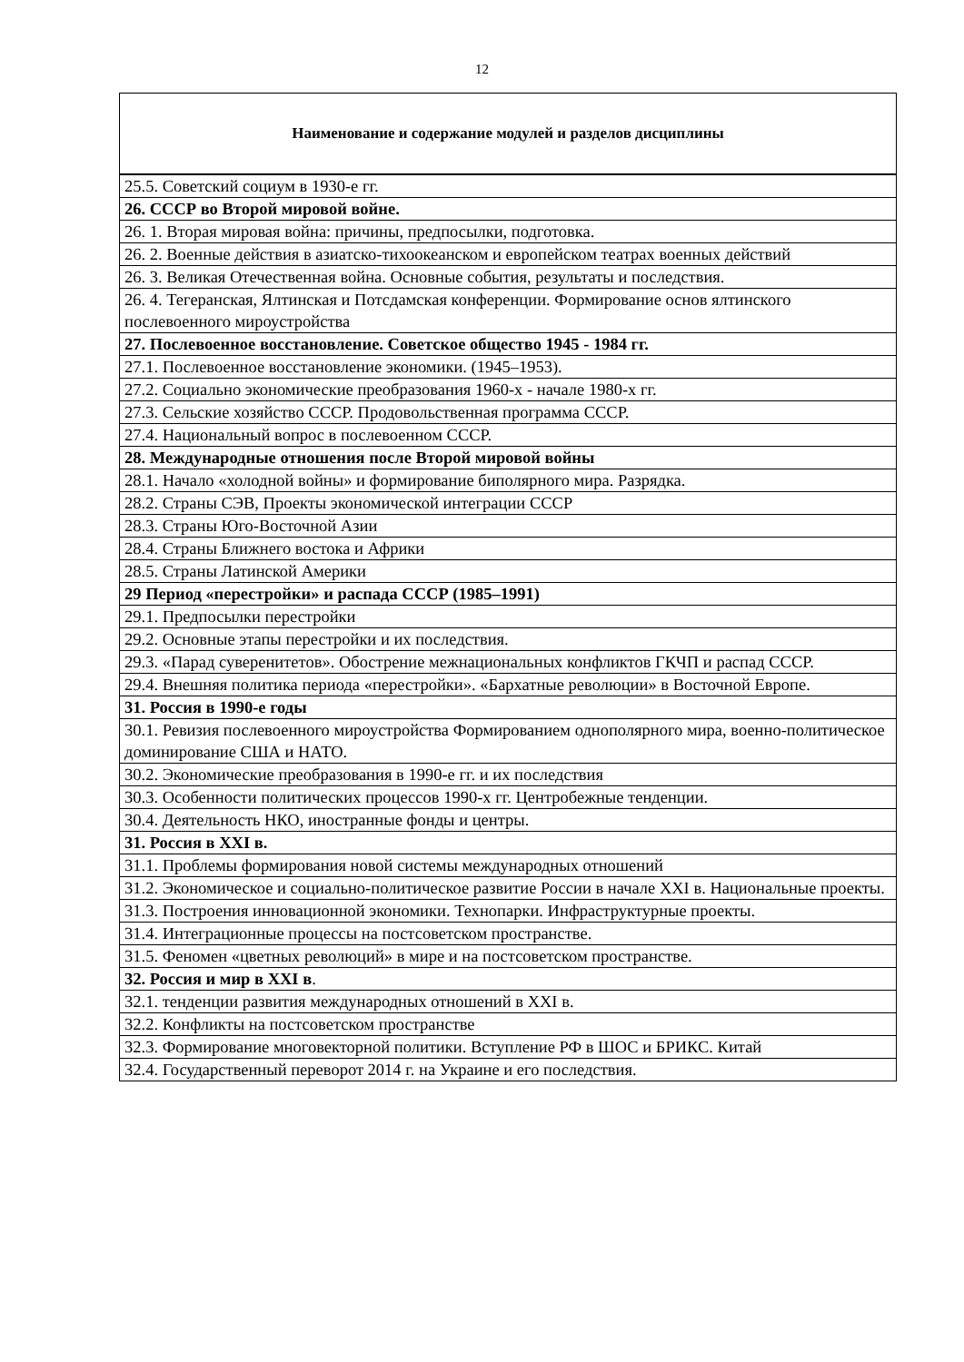12
| Наименование и содержание модулей и разделов дисциплины |
| --- |
| 25.5. Советский социум в 1930-е гг. |
| 26. СССР во Второй мировой войне. |
| 26. 1. Вторая мировая война: причины, предпосылки, подготовка. |
| 26. 2. Военные действия в азиатско-тихоокеанском и европейском театрах военных действий |
| 26. 3. Великая Отечественная война. Основные события, результаты и последствия. |
| 26. 4. Тегеранская, Ялтинская и Потсдамская конференции. Формирование основ ялтинского послевоенного мироустройства |
| 27. Послевоенное восстановление. Советское общество 1945 - 1984 гг. |
| 27.1. Послевоенное восстановление экономики. (1945–1953). |
| 27.2. Социально экономические преобразования 1960-х - начале 1980-х гг. |
| 27.3. Сельские хозяйство СССР. Продовольственная программа СССР. |
| 27.4. Национальный вопрос в послевоенном СССР. |
| 28. Международные отношения после Второй мировой войны |
| 28.1. Начало «холодной войны» и формирование биполярного мира. Разрядка. |
| 28.2. Страны СЭВ, Проекты экономической интеграции СССР |
| 28.3. Страны Юго-Восточной Азии |
| 28.4. Страны Ближнего востока и Африки |
| 28.5. Страны Латинской Америки |
| 29 Период «перестройки» и распада СССР (1985–1991) |
| 29.1. Предпосылки перестройки |
| 29.2. Основные этапы перестройки и их последствия. |
| 29.3. «Парад суверенитетов». Обострение межнациональных конфликтов ГКЧП и распад СССР. |
| 29.4. Внешняя политика периода «перестройки». «Бархатные революции» в Восточной Европе. |
| 31. Россия в 1990-е годы |
| 30.1. Ревизия послевоенного мироустройства Формированием однополярного мира, военно-политическое доминирование США и НАТО. |
| 30.2. Экономические преобразования в 1990-е гг. и их последствия |
| 30.3. Особенности политических процессов 1990-х гг. Центробежные тенденции. |
| 30.4. Деятельность НКО, иностранные фонды и центры. |
| 31. Россия в XXI в. |
| 31.1. Проблемы формирования новой системы международных отношений |
| 31.2. Экономическое и социально-политическое развитие России в начале XXI в. Национальные проекты. |
| 31.3. Построения инновационной экономики. Технопарки. Инфраструктурные проекты. |
| 31.4. Интеграционные процессы на постсоветском пространстве. |
| 31.5. Феномен «цветных революций» в мире и на постсоветском пространстве. |
| 32. Россия и мир в XXI в . |
| 32.1. тенденции развития международных отношений в XXI в. |
| 32.2. Конфликты на постсоветском пространстве |
| 32.3. Формирование многовекторной политики. Вступление РФ в ШОС и БРИКС. Китай |
| 32.4. Государственный переворот 2014 г. на Украине и его последствия. |